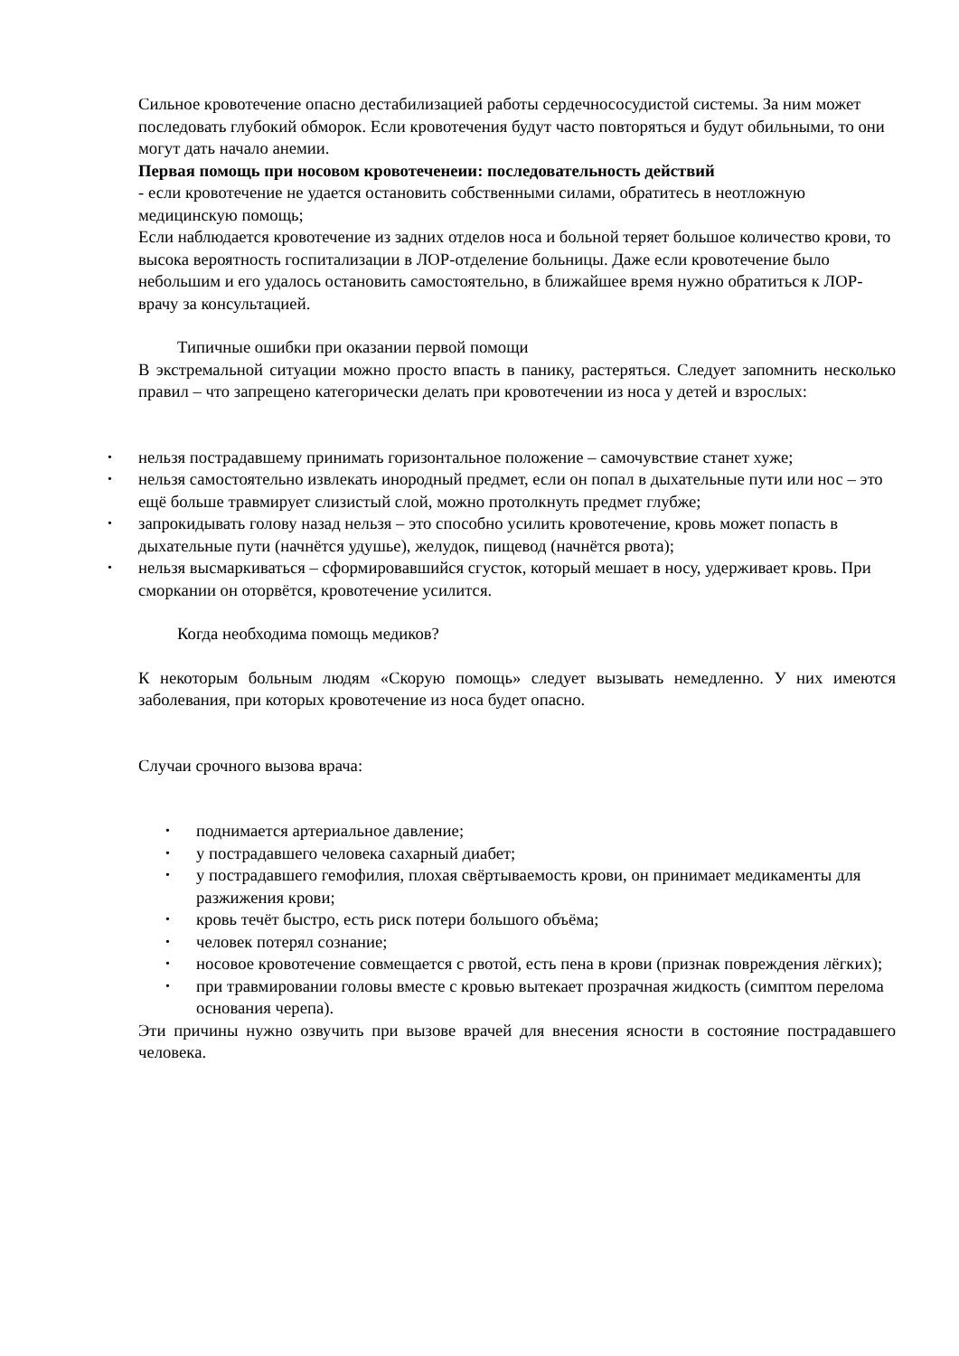Сильное кровотечение опасно дестабилизацией работы сердечнососудистой системы. За ним может последовать глубокий обморок. Если кровотечения будут часто повторяться и будут обильными, то они могут дать начало анемии.
Первая помощь при носовом кровотеченеии: последовательность действий
- если кровотечение не удается остановить собственными силами, обратитесь в неотложную медицинскую помощь;
Если наблюдается кровотечение из задних отделов носа и больной теряет большое количество крови, то высока вероятность госпитализации в ЛОР-отделение больницы. Даже если кровотечение было небольшим и его удалось остановить самостоятельно, в ближайшее время нужно обратиться к ЛОР-врачу за консультацией.
Типичные ошибки при оказании первой помощи
В экстремальной ситуации можно просто впасть в панику, растеряться. Следует запомнить несколько правил – что запрещено категорически делать при кровотечении из носа у детей и взрослых:
нельзя пострадавшему принимать горизонтальное положение – самочувствие станет хуже;
нельзя самостоятельно извлекать инородный предмет, если он попал в дыхательные пути или нос – это ещё больше травмирует слизистый слой, можно протолкнуть предмет глубже;
запрокидывать голову назад нельзя – это способно усилить кровотечение, кровь может попасть в дыхательные пути (начнётся удушье), желудок, пищевод (начнётся рвота);
нельзя высмаркиваться – сформировавшийся сгусток, который мешает в носу, удерживает кровь. При сморкании он оторвётся, кровотечение усилится.
Когда необходима помощь медиков?
К некоторым больным людям «Скорую помощь» следует вызывать немедленно. У них имеются заболевания, при которых кровотечение из носа будет опасно.
Случаи срочного вызова врача:
поднимается артериальное давление;
у пострадавшего человека сахарный диабет;
у пострадавшего гемофилия, плохая свёртываемость крови, он принимает медикаменты для разжижения крови;
кровь течёт быстро, есть риск потери большого объёма;
человек потерял сознание;
носовое кровотечение совмещается с рвотой, есть пена в крови (признак повреждения лёгких);
при травмировании головы вместе с кровью вытекает прозрачная жидкость (симптом перелома основания черепа).
Эти причины нужно озвучить при вызове врачей для внесения ясности в состояние пострадавшего человека.